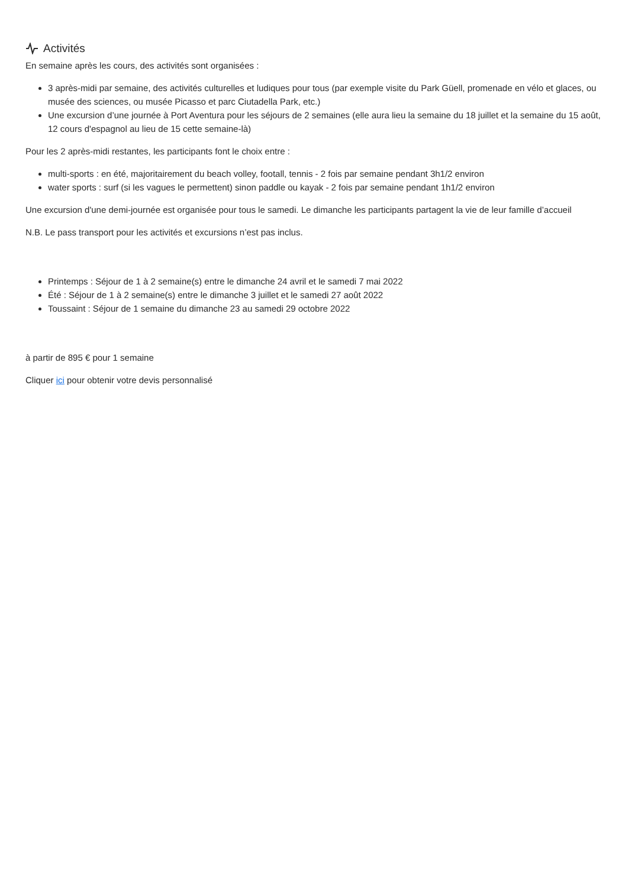Activités
En semaine après les cours, des activités sont organisées :
3 après-midi par semaine, des activités culturelles et ludiques pour tous (par exemple visite du Park Güell, promenade en vélo et glaces, ou musée des sciences, ou musée Picasso et parc Ciutadella Park, etc.)
Une excursion d’une journée à Port Aventura pour les séjours de 2 semaines (elle aura lieu la semaine du 18 juillet et la semaine du 15 août, 12 cours d'espagnol au lieu de 15 cette semaine-là)
Pour les 2 après-midi restantes, les participants font le choix entre :
multi-sports : en été, majoritairement du beach volley, footall, tennis - 2 fois par semaine pendant 3h1/2 environ
water sports : surf (si les vagues le permettent) sinon paddle ou kayak - 2 fois par semaine pendant 1h1/2 environ
Une excursion d'une demi-journée est organisée pour tous le samedi. Le dimanche les participants partagent la vie de leur famille d’accueil
N.B. Le pass transport pour les activités et excursions n’est pas inclus.
Printemps : Séjour de 1 à 2 semaine(s) entre le dimanche 24 avril et le samedi 7 mai 2022
Été : Séjour de 1 à 2 semaine(s) entre le dimanche 3 juillet et le samedi 27 août 2022
Toussaint : Séjour de 1 semaine du dimanche 23 au samedi 29 octobre 2022
à partir de 895 € pour 1 semaine
Cliquer ici pour obtenir votre devis personnalisé